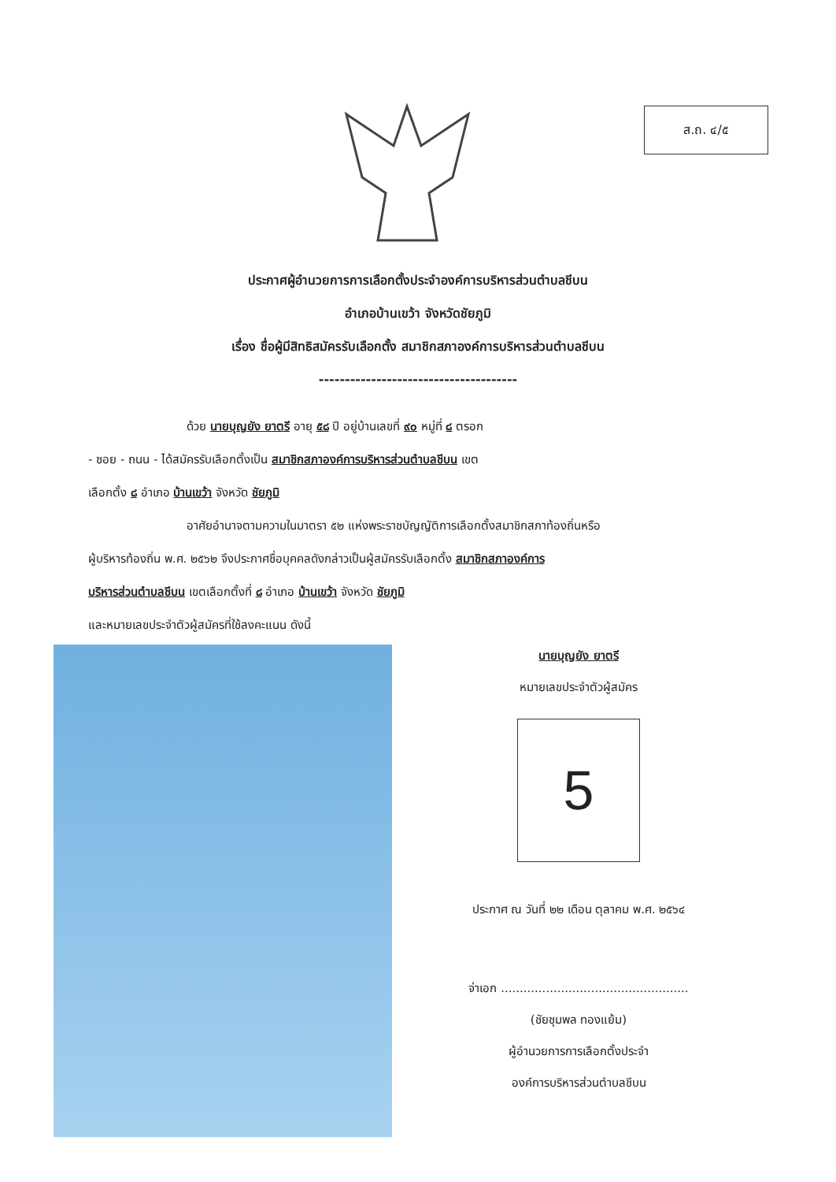ส.ถ. ๔/๕
ประกาศผู้อำนวยการการเลือกตั้งประจำองค์การบริหารส่วนตำบลชีบน
อำเภอบ้านเขว้า จังหวัดชัยภูมิ
เรื่อง ชื่อผู้มีสิทธิสมัครรับเลือกตั้ง สมาชิกสภาองค์การบริหารส่วนตำบลชีบน
--------------------------------------
ด้วย นายบุญยัง ยาตรี อายุ ๕๘ ปี อยู่บ้านเลขที่ ๙๐ หมู่ที่ ๘ ตรอก
- ซอย - ถนน - ได้สมัครรับเลือกตั้งเป็น สมาชิกสภาองค์การบริหารส่วนตำบลชีบน เขต
เลือกตั้ง ๘ อำเภอ บ้านเขว้า จังหวัด ชัยภูมิ
อาศัยอำนาจตามความในมาตรา ๕๒ แห่งพระราชบัญญัติการเลือกตั้งสมาชิกสภาท้องถิ่นหรือ
ผู้บริหารท้องถิ่น พ.ศ. ๒๕๖๒ จึงประกาศชื่อบุคคลดังกล่าวเป็นผู้สมัครรับเลือกตั้ง สมาชิกสภาองค์การ
บริหารส่วนตำบลชีบน เขตเลือกตั้งที่ ๘ อำเภอ บ้านเขว้า จังหวัด ชัยภูมิ
และหมายเลขประจำตัวผู้สมัครที่ใช้ลงคะแนน ดังนี้
นายบุญยัง ยาตรี
หมายเลขประจำตัวผู้สมัคร
5
ประกาศ ณ วันที่ ๒๒ เดือน ตุลาคม พ.ศ. ๒๕๖๔
จ่าเอก ..................................................
(ชัยชุมพล ทองแย้ม)
ผู้อำนวยการการเลือกตั้งประจำ
องค์การบริหารส่วนตำบลชีบน